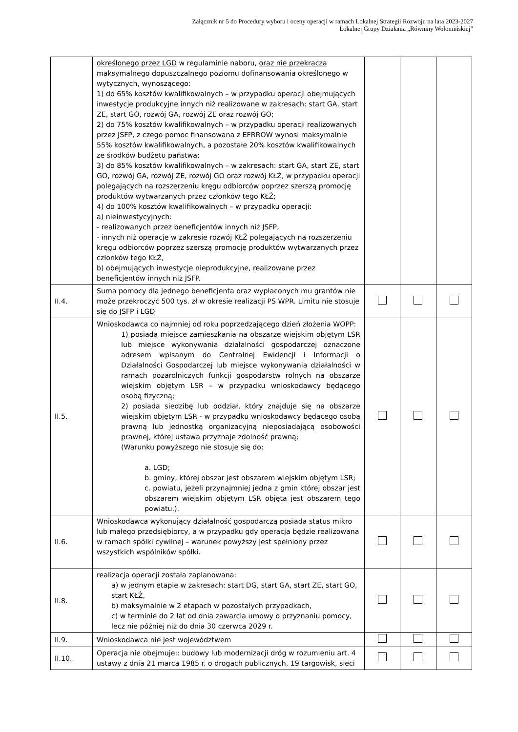Załącznik nr 5 do Procedury wyboru i oceny operacji w ramach Lokalnej Strategii Rozwoju na lata 2023-2027
Lokalnej Grupy Działania „Równiny Wołomińskiej”
| | określonego przez LGD w regulaminie naboru, oraz nie przekracza maksymalnego dopuszczalnego poziomu dofinansowania określonego w wytycznych, wynoszącego: 1) do 65% kosztów kwalifikowalnych – w przypadku operacji obejmujących inwestycje produkcyjne innych niż realizowane w zakresach: start GA, start ZE, start GO, rozwój GA, rozwój ZE oraz rozwój GO; 2) do 75% kosztów kwalifikowalnych – w przypadku operacji realizowanych przez JSFP, z czego pomoc finansowana z EFRROW wynosi maksymalnie 55% kosztów kwalifikowalnych, a pozostałe 20% kosztów kwalifikowalnych ze środków budżetu państwa; 3) do 85% kosztów kwalifikowalnych – w zakresach: start GA, start ZE, start GO, rozwój GA, rozwój ZE, rozwój GO oraz rozwój KŁŻ, w przypadku operacji polegających na rozszerzeniu kręgu odbiorców poprzez szerszą promocję produktów wytwarzanych przez członków tego KŁŻ; 4) do 100% kosztów kwalifikowalnych – w przypadku operacji: a) nieinwestycyjnych: - realizowanych przez beneficjentów innych niż JSFP, - innych niż operacje w zakresie rozwój KŁŻ polegających na rozszerzeniu kręgu odbiorców poprzez szerszą promocję produktów wytwarzanych przez członków tego KŁŻ, b) obejmujących inwestycje nieprodukcyjne, realizowane przez beneficjentów innych niż JSFP. | | | |
| II.4. | Suma pomocy dla jednego beneficjenta oraz wypłaconych mu grantów nie może przekroczyć 500 tys. zł w okresie realizacji PS WPR. Limitu nie stosuje się do JSFP i LGD | | | |
| II.5. | Wnioskodawca co najmniej od roku poprzedzającego dzień złożenia WOPP: 1) posiada miejsce zamieszkania na obszarze wiejskim objętym LSR lub miejsce wykonywania działalności gospodarczej oznaczone adresem wpisanym do Centralnej Ewidencji i Informacji o Działalności Gospodarczej lub miejsce wykonywania działalności w ramach pozarolniczych funkcji gospodarstw rolnych na obszarze wiejskim objętym LSR – w przypadku wnioskodawcy będącego osobą fizyczną; 2) posiada siedzibę lub oddział, który znajduje się na obszarze wiejskim objętym LSR - w przypadku wnioskodawcy będącego osobą prawną lub jednostką organizacyjną nieposiadającą osobowości prawnej, której ustawa przyznaje zdolność prawną; (Warunku powyższego nie stosuje się do: a. LGD; b. gminy, której obszar jest obszarem wiejskim objętym LSR; c. powiatu, jeżeli przynajmniej jedna z gmin której obszar jest obszarem wiejskim objętym LSR objęta jest obszarem tego powiatu.). | | | |
| II.6. | Wnioskodawca wykonujący działalność gospodarczą posiada status mikro lub małego przedsiębiorcy, a w przypadku gdy operacja będzie realizowana w ramach spółki cywilnej – warunek powyższy jest spełniony przez wszystkich wspólników spółki. | | | |
| II.8. | realizacja operacji została zaplanowana: a) w jednym etapie w zakresach: start DG, start GA, start ZE, start GO, start KŁŻ, b) maksymalnie w 2 etapach w pozostałych przypadkach, c) w terminie do 2 lat od dnia zawarcia umowy o przyznaniu pomocy, lecz nie później niż do dnia 30 czerwca 2029 r. | | | |
| II.9. | Wnioskodawca nie jest województwem | | | |
| II.10. | Operacja nie obejmuje:: budowy lub modernizacji dróg w rozumieniu art. 4 ustawy z dnia 21 marca 1985 r. o drogach publicznych, 19 targowisk, sieci | | | |